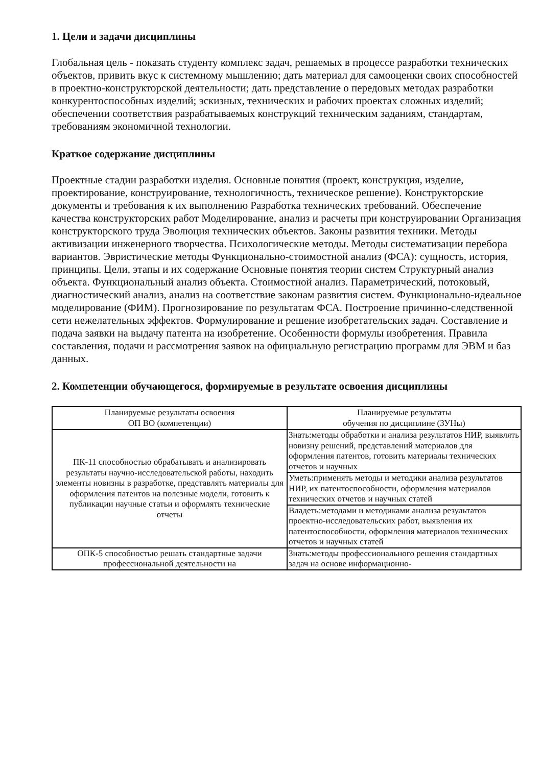1. Цели и задачи дисциплины
Глобальная цель - показать студенту комплекс задач, решаемых в процессе разработки технических объектов, привить вкус к системному мышлению; дать материал для самооценки своих способностей в проектно-конструкторской деятельности; дать представление о передовых методах разработки конкурентоспособных изделий; эскизных, технических и рабочих проектах сложных изделий; обеспечении соответствия разрабатываемых конструкций техническим заданиям, стандартам, требованиям экономичной технологии.
Краткое содержание дисциплины
Проектные стадии разработки изделия. Основные понятия (проект, конструкция, изделие, проектирование, конструирование, технологичность, техническое решение). Конструкторские документы и требования к их выполнению Разработка технических требований. Обеспечение качества конструкторских работ Моделирование, анализ и расчеты при конструировании Организация конструкторского труда Эволюция технических объектов. Законы развития техники. Методы активизации инженерного творчества. Психологические методы. Методы систематизации перебора вариантов. Эвристические методы Функционально-стоимостной анализ (ФСА): сущность, история, принципы. Цели, этапы и их содержание Основные понятия теории систем Структурный анализ объекта. Функциональный анализ объекта. Стоимостной анализ. Параметрический, потоковый, диагностический анализ, анализ на соответствие законам развития систем. Функционально-идеальное моделирование (ФИМ). Прогнозирование по результатам ФСА. Построение причинно-следственной сети нежелательных эффектов. Формулирование и решение изобретательских задач. Составление и подача заявки на выдачу патента на изобретение. Особенности формулы изобретения. Правила составления, подачи и рассмотрения заявок на официальную регистрацию программ для ЭВМ и баз данных.
2. Компетенции обучающегося, формируемые в результате освоения дисциплины
| Планируемые результаты освоения ОП ВО (компетенции) | Планируемые результаты обучения по дисциплине (ЗУНы) |
| --- | --- |
| ПК-11 способностью обрабатывать и анализировать результаты научно-исследовательской работы, находить элементы новизны в разработке, представлять материалы для оформления патентов на полезные модели, готовить к публикации научные статьи и оформлять технические отчеты | Знать:методы обработки и анализа результатов НИР, выявлять новизну решений, представлений материалов для оформления патентов, готовить материалы технических отчетов и научных |
| | Уметь:применять методы и методики анализа результатов НИР, их патентоспособности, оформления материалов технических отчетов и научных статей |
| | Владеть:методами и методиками анализа результатов проектно-исследовательских работ, выявления их патентоспособности, оформления материалов технических отчетов и научных статей |
| ОПК-5 способностью решать стандартные задачи профессиональной деятельности на | Знать:методы профессионального решения стандартных задач на основе информационно- |